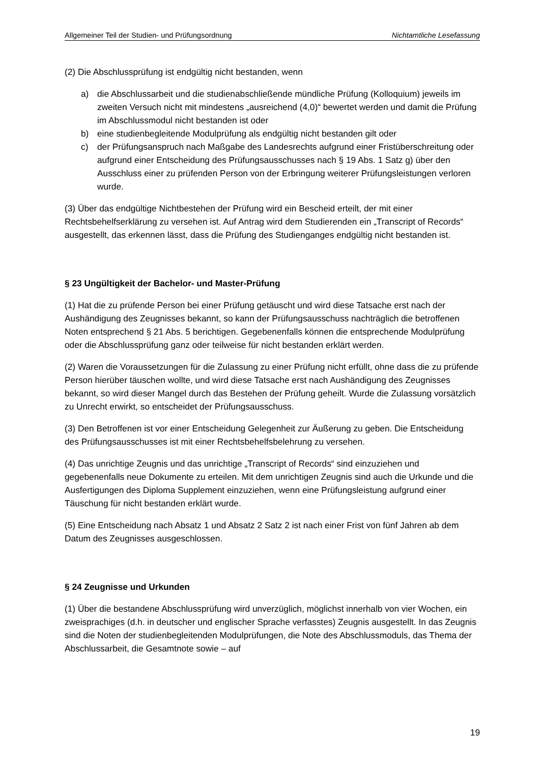Allgemeiner Teil der Studien- und Prüfungsordnung Nichtamtliche Lesefassung
(2) Die Abschlussprüfung ist endgültig nicht bestanden, wenn
a) die Abschlussarbeit und die studienabschließende mündliche Prüfung (Kolloquium) jeweils im zweiten Versuch nicht mit mindestens „ausreichend (4,0)“ bewertet werden und damit die Prüfung im Abschlussmodul nicht bestanden ist oder
b) eine studienbegleitende Modulprüfung als endgültig nicht bestanden gilt oder
c) der Prüfungsanspruch nach Maßgabe des Landesrechts aufgrund einer Fristüberschreitung oder aufgrund einer Entscheidung des Prüfungsausschusses nach § 19 Abs. 1 Satz g) über den Ausschluss einer zu prüfenden Person von der Erbringung weiterer Prüfungsleistungen verloren wurde.
(3) Über das endgültige Nichtbestehen der Prüfung wird ein Bescheid erteilt, der mit einer Rechtsbehelfserklärung zu versehen ist. Auf Antrag wird dem Studierenden ein „Transcript of Records“ ausgestellt, das erkennen lässt, dass die Prüfung des Studienganges endgültig nicht bestanden ist.
§ 23 Ungültigkeit der Bachelor- und Master-Prüfung
(1) Hat die zu prüfende Person bei einer Prüfung getäuscht und wird diese Tatsache erst nach der Aushändigung des Zeugnisses bekannt, so kann der Prüfungsausschuss nachträglich die betroffenen Noten entsprechend § 21 Abs. 5 berichtigen. Gegebenenfalls können die entsprechende Modulprüfung oder die Abschlussprüfung ganz oder teilweise für nicht bestanden erklärt werden.
(2) Waren die Voraussetzungen für die Zulassung zu einer Prüfung nicht erfüllt, ohne dass die zu prüfende Person hierüber täuschen wollte, und wird diese Tatsache erst nach Aushändigung des Zeugnisses bekannt, so wird dieser Mangel durch das Bestehen der Prüfung geheilt. Wurde die Zulassung vorsätzlich zu Unrecht erwirkt, so entscheidet der Prüfungsausschuss.
(3) Den Betroffenen ist vor einer Entscheidung Gelegenheit zur Äußerung zu geben. Die Entscheidung des Prüfungsausschusses ist mit einer Rechtsbehelfsbelehrung zu versehen.
(4) Das unrichtige Zeugnis und das unrichtige „Transcript of Records“ sind einzuziehen und gegebenenfalls neue Dokumente zu erteilen. Mit dem unrichtigen Zeugnis sind auch die Urkunde und die Ausfertigungen des Diploma Supplement einzuziehen, wenn eine Prüfungsleistung aufgrund einer Täuschung für nicht bestanden erklärt wurde.
(5) Eine Entscheidung nach Absatz 1 und Absatz 2 Satz 2 ist nach einer Frist von fünf Jahren ab dem Datum des Zeugnisses ausgeschlossen.
§ 24 Zeugnisse und Urkunden
(1) Über die bestandene Abschlussprüfung wird unverzüglich, möglichst innerhalb von vier Wochen, ein zweisprachiges (d.h. in deutscher und englischer Sprache verfasstes) Zeugnis ausgestellt. In das Zeugnis sind die Noten der studienbegleitenden Modulprüfungen, die Note des Abschlussmoduls, das Thema der Abschlussarbeit, die Gesamtnote sowie – auf
19